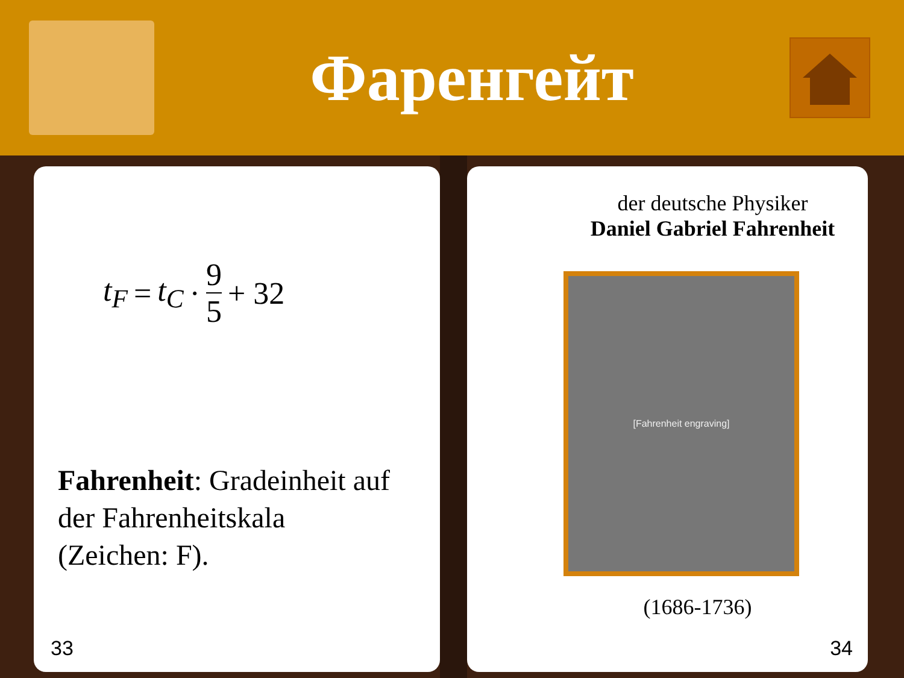Фаренгейт
t<sub>F</sub> = t<sub>C</sub> · 9 5 + 32
Fahrenheit: Gradeinheit auf
der Fahrenheitskala
(Zeichen: F).
33
der deutsche Physiker
Daniel Gabriel Fahrenheit
[Fahrenheit engraving]
(1686-1736)
34